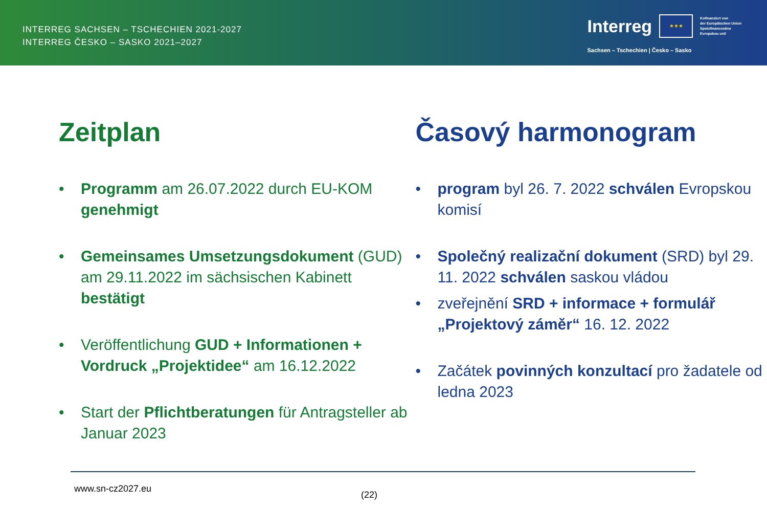INTERREG SACHSEN – TSCHECHIEN 2021-2027
INTERREG ČESKO – SASKO 2021–2027
Interreg
★★★
Kofinanziert von
der Europäischen Union
Spolufinancováno
Evropskou unií
Sachsen – Tschechien | Česko – Sasko
Zeitplan
• Programm am 26.07.2022 durch EU-KOM genehmigt
• Gemeinsames Umsetzungsdokument (GUD) am 29.11.2022 im sächsischen Kabinett bestätigt
• Veröffentlichung GUD + Informationen + Vordruck „Projektidee“ am 16.12.2022
• Start der Pflichtberatungen für Antragsteller ab Januar 2023
Časový harmonogram
• program byl 26. 7. 2022 schválen Evropskou komisí
• Společný realizační dokument (SRD) byl 29. 11. 2022 schválen saskou vládou
• zveřejnění SRD + informace + formulář „Projektový záměr“ 16. 12. 2022
• Začátek povinných konzultací pro žadatele od ledna 2023
www.sn-cz2027.eu
(22)